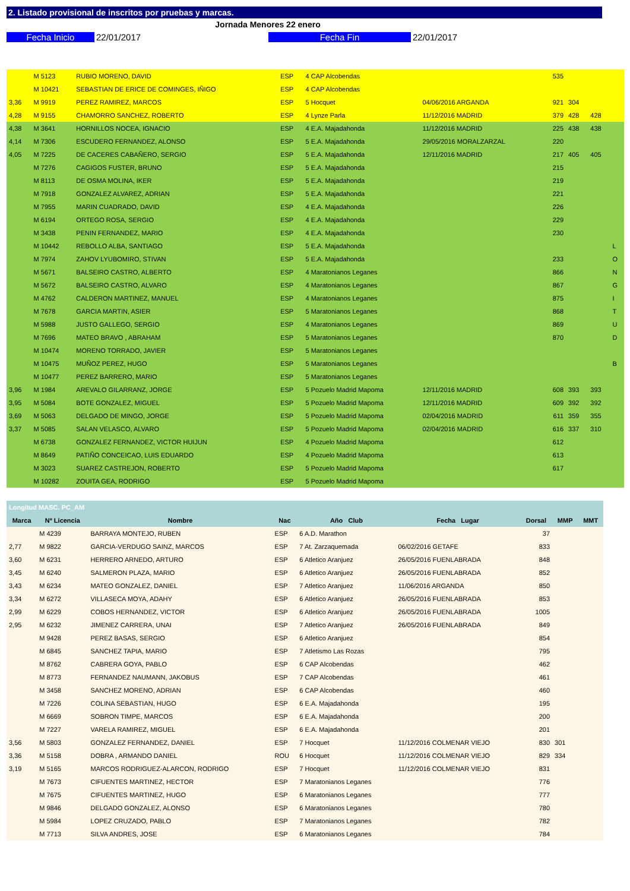2. Listado provisional de inscritos por pruebas y marcas.
Jornada Menores 22 enero
Fecha Inicio 22/01/2017 Fecha Fin 22/01/2017
| | M 5123 | RUBIO MORENO, DAVID | ESP | 4 CAP Alcobendas | | 535 | | | |
| | M 10421 | SEBASTIAN DE ERICE DE COMINGES, IÑIGO | ESP | 4 CAP Alcobendas | | | | | |
| 3,36 | M 9919 | PEREZ RAMIREZ, MARCOS | ESP | 5 Hocquet | 04/06/2016 ARGANDA | 921 | 304 | | |
| 4,28 | M 9155 | CHAMORRO SANCHEZ, ROBERTO | ESP | 4 Lynze Parla | 11/12/2016 MADRID | 379 | 428 | 428 | |
| 4,38 | M 3641 | HORNILLOS NOCEA, IGNACIO | ESP | 4 E.A. Majadahonda | 11/12/2016 MADRID | 225 | 438 | 438 | |
| 4,14 | M 7306 | ESCUDERO FERNANDEZ, ALONSO | ESP | 5 E.A. Majadahonda | 29/05/2016 MORALZARZAL | 220 | | | |
| 4,05 | M 7225 | DE CACERES CABAÑERO, SERGIO | ESP | 5 E.A. Majadahonda | 12/11/2016 MADRID | 217 | 405 | 405 | |
| | M 7276 | CAGIGOS FUSTER, BRUNO | ESP | 5 E.A. Majadahonda | | 215 | | | |
| | M 8113 | DE OSMA MOLINA, IKER | ESP | 5 E.A. Majadahonda | | 219 | | | |
| | M 7918 | GONZALEZ ALVAREZ, ADRIAN | ESP | 5 E.A. Majadahonda | | 221 | | | |
| | M 7955 | MARIN CUADRADO, DAVID | ESP | 4 E.A. Majadahonda | | 226 | | | |
| | M 6194 | ORTEGO ROSA, SERGIO | ESP | 4 E.A. Majadahonda | | 229 | | | |
| | M 3438 | PENIN FERNANDEZ, MARIO | ESP | 4 E.A. Majadahonda | | 230 | | | |
| | M 10442 | REBOLLO ALBA, SANTIAGO | ESP | 5 E.A. Majadahonda | | | | | L |
| | M 7974 | ZAHOV LYUBOMIRO, STIVAN | ESP | 5 E.A. Majadahonda | | 233 | | | O |
| | M 5671 | BALSEIRO CASTRO, ALBERTO | ESP | 4 Maratonianos Leganes | | 866 | | | N |
| | M 5672 | BALSEIRO CASTRO, ALVARO | ESP | 4 Maratonianos Leganes | | 867 | | | G |
| | M 4762 | CALDERON MARTINEZ, MANUEL | ESP | 4 Maratonianos Leganes | | 875 | | | I |
| | M 7678 | GARCIA MARTIN, ASIER | ESP | 5 Maratonianos Leganes | | 868 | | | T |
| | M 5988 | JUSTO GALLEGO, SERGIO | ESP | 4 Maratonianos Leganes | | 869 | | | U |
| | M 7696 | MATEO BRAVO , ABRAHAM | ESP | 5 Maratonianos Leganes | | 870 | | | D |
| | M 10474 | MORENO TORRADO, JAVIER | ESP | 5 Maratonianos Leganes | | | | | |
| | M 10475 | MUÑOZ PEREZ, HUGO | ESP | 5 Maratonianos Leganes | | | | | B |
| | M 10477 | PEREZ BARRERO, MARIO | ESP | 5 Maratonianos Leganes | | | | | |
| 3,96 | M 1984 | AREVALO GILARRANZ, JORGE | ESP | 5 Pozuelo Madrid Mapoma | 12/11/2016 MADRID | 608 | 393 | 393 | |
| 3,95 | M 5084 | BOTE GONZALEZ, MIGUEL | ESP | 5 Pozuelo Madrid Mapoma | 12/11/2016 MADRID | 609 | 392 | 392 | |
| 3,69 | M 5063 | DELGADO DE MINGO, JORGE | ESP | 5 Pozuelo Madrid Mapoma | 02/04/2016 MADRID | 611 | 359 | 355 | |
| 3,37 | M 5085 | SALAN VELASCO, ALVARO | ESP | 5 Pozuelo Madrid Mapoma | 02/04/2016 MADRID | 616 | 337 | 310 | |
| | M 6738 | GONZALEZ FERNANDEZ, VICTOR HUIJUN | ESP | 4 Pozuelo Madrid Mapoma | | 612 | | | |
| | M 8649 | PATIÑO CONCEICAO, LUIS EDUARDO | ESP | 4 Pozuelo Madrid Mapoma | | 613 | | | |
| | M 3023 | SUAREZ CASTREJON, ROBERTO | ESP | 5 Pozuelo Madrid Mapoma | | 617 | | | |
| | M 10282 | ZOUITA GEA, RODRIGO | ESP | 5 Pozuelo Madrid Mapoma | | | | | |
| Longitud MASC. PC_AM | | | | | | | | |
| --- | --- | --- | --- | --- | --- | --- | --- | --- |
| Marca | Nº Licencia | Nombre | Nac | Año Club | Fecha Lugar | Dorsal | MMP | MMT |
| | M 4239 | BARRAYA MONTEJO, RUBEN | ESP | 6 A.D. Marathon | | 37 | | |
| 2,77 | M 9822 | GARCIA-VERDUGO SAINZ, MARCOS | ESP | 7 At. Zarzaquemada | 06/02/2016 GETAFE | 833 | | |
| 3,60 | M 6231 | HERRERO ARNEDO, ARTURO | ESP | 6 Atletico Aranjuez | 26/05/2016 FUENLABRADA | 848 | | |
| 3,45 | M 6240 | SALMERON PLAZA, MARIO | ESP | 6 Atletico Aranjuez | 26/05/2016 FUENLABRADA | 852 | | |
| 3,43 | M 6234 | MATEO GONZALEZ, DANIEL | ESP | 7 Atletico Aranjuez | 11/06/2016 ARGANDA | 850 | | |
| 3,34 | M 6272 | VILLASECA MOYA, ADAHY | ESP | 6 Atletico Aranjuez | 26/05/2016 FUENLABRADA | 853 | | |
| 2,99 | M 6229 | COBOS HERNANDEZ, VICTOR | ESP | 6 Atletico Aranjuez | 26/05/2016 FUENLABRADA | 1005 | | |
| 2,95 | M 6232 | JIMENEZ CARRERA, UNAI | ESP | 7 Atletico Aranjuez | 26/05/2016 FUENLABRADA | 849 | | |
| | M 9428 | PEREZ BASAS, SERGIO | ESP | 6 Atletico Aranjuez | | 854 | | |
| | M 6845 | SANCHEZ TAPIA, MARIO | ESP | 7 Atletismo Las Rozas | | 795 | | |
| | M 8762 | CABRERA GOYA, PABLO | ESP | 6 CAP Alcobendas | | 462 | | |
| | M 8773 | FERNANDEZ NAUMANN, JAKOBUS | ESP | 7 CAP Alcobendas | | 461 | | |
| | M 3458 | SANCHEZ MORENO, ADRIAN | ESP | 6 CAP Alcobendas | | 460 | | |
| | M 7226 | COLINA SEBASTIAN, HUGO | ESP | 6 E.A. Majadahonda | | 195 | | |
| | M 6669 | SOBRON TIMPE, MARCOS | ESP | 6 E.A. Majadahonda | | 200 | | |
| | M 7227 | VARELA RAMIREZ, MIGUEL | ESP | 6 E.A. Majadahonda | | 201 | | |
| 3,56 | M 5803 | GONZALEZ FERNANDEZ, DANIEL | ESP | 7 Hocquet | 11/12/2016 COLMENAR VIEJO | 830 | 301 | |
| 3,36 | M 5158 | DOBRA , ARMANDO DANIEL | ROU | 6 Hocquet | 11/12/2016 COLMENAR VIEJO | 829 | 334 | |
| 3,19 | M 5165 | MARCOS RODRIGUEZ-ALARCON, RODRIGO | ESP | 7 Hocquet | 11/12/2016 COLMENAR VIEJO | 831 | | |
| | M 7673 | CIFUENTES MARTINEZ, HECTOR | ESP | 7 Maratonianos Leganes | | 776 | | |
| | M 7675 | CIFUENTES MARTINEZ, HUGO | ESP | 6 Maratonianos Leganes | | 777 | | |
| | M 9846 | DELGADO GONZALEZ, ALONSO | ESP | 6 Maratonianos Leganes | | 780 | | |
| | M 5984 | LOPEZ CRUZADO, PABLO | ESP | 7 Maratonianos Leganes | | 782 | | |
| | M 7713 | SILVA ANDRES, JOSE | ESP | 6 Maratonianos Leganes | | 784 | | |